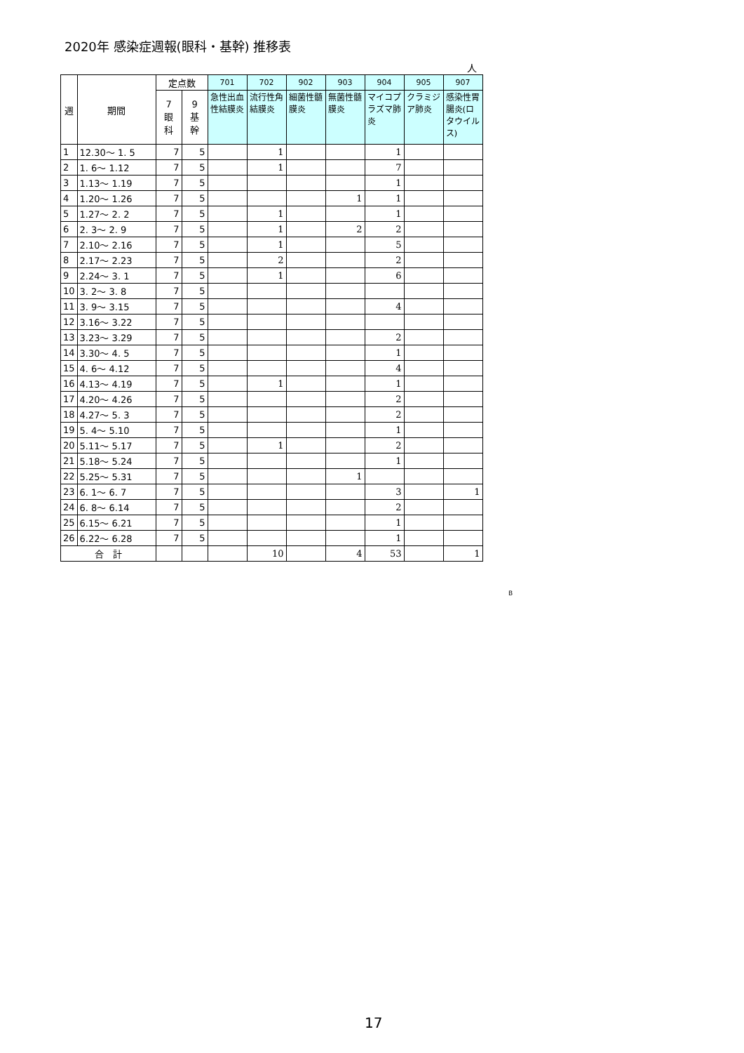2020年 感染症週報(眼科・基幹) 推移表
人
| 週 | 期間 | 定点数 | | 701 | 702 | 902 | 903 | 904 | 905 | 907 |
| --- | --- | --- | --- | --- | --- | --- | --- | --- | --- | --- |
| | | 7 眼 科 | 9 基 幹 | 急性出血性結膜炎 | 流行性角結膜炎 | 細菌性髄膜炎 | 無菌性髄膜炎 | マイコプラズマ肺炎 | クラミジア肺炎 | 感染性胃腸炎(ロタウイルス) |
| 1 | 12.30～ 1. 5 | 7 | 5 | | 1 | | | 1 | | |
| 2 | 1. 6～ 1.12 | 7 | 5 | | 1 | | | 7 | | |
| 3 | 1.13～ 1.19 | 7 | 5 | | | | | 1 | | |
| 4 | 1.20～ 1.26 | 7 | 5 | | | | 1 | 1 | | |
| 5 | 1.27～ 2. 2 | 7 | 5 | | 1 | | | 1 | | |
| 6 | 2. 3～ 2. 9 | 7 | 5 | | 1 | | 2 | 2 | | |
| 7 | 2.10～ 2.16 | 7 | 5 | | 1 | | | 5 | | |
| 8 | 2.17～ 2.23 | 7 | 5 | | 2 | | | 2 | | |
| 9 | 2.24～ 3. 1 | 7 | 5 | | 1 | | | 6 | | |
| 10 | 3. 2～ 3. 8 | 7 | 5 | | | | | | | |
| 11 | 3. 9～ 3.15 | 7 | 5 | | | | | 4 | | |
| 12 | 3.16～ 3.22 | 7 | 5 | | | | | | | |
| 13 | 3.23～ 3.29 | 7 | 5 | | | | | 2 | | |
| 14 | 3.30～ 4. 5 | 7 | 5 | | | | | 1 | | |
| 15 | 4. 6～ 4.12 | 7 | 5 | | | | | 4 | | |
| 16 | 4.13～ 4.19 | 7 | 5 | | 1 | | | 1 | | |
| 17 | 4.20～ 4.26 | 7 | 5 | | | | | 2 | | |
| 18 | 4.27～ 5. 3 | 7 | 5 | | | | | 2 | | |
| 19 | 5. 4～ 5.10 | 7 | 5 | | | | | 1 | | |
| 20 | 5.11～ 5.17 | 7 | 5 | | 1 | | | 2 | | |
| 21 | 5.18～ 5.24 | 7 | 5 | | | | | 1 | | |
| 22 | 5.25～ 5.31 | 7 | 5 | | | | 1 | | | |
| 23 | 6. 1～ 6. 7 | 7 | 5 | | | | | 3 | | 1 |
| 24 | 6. 8～ 6.14 | 7 | 5 | | | | | 2 | | |
| 25 | 6.15～ 6.21 | 7 | 5 | | | | | 1 | | |
| 26 | 6.22～ 6.28 | 7 | 5 | | | | | 1 | | |
| 合 計 | | | | | 10 | | 4 | 53 | | 1 |
B
17